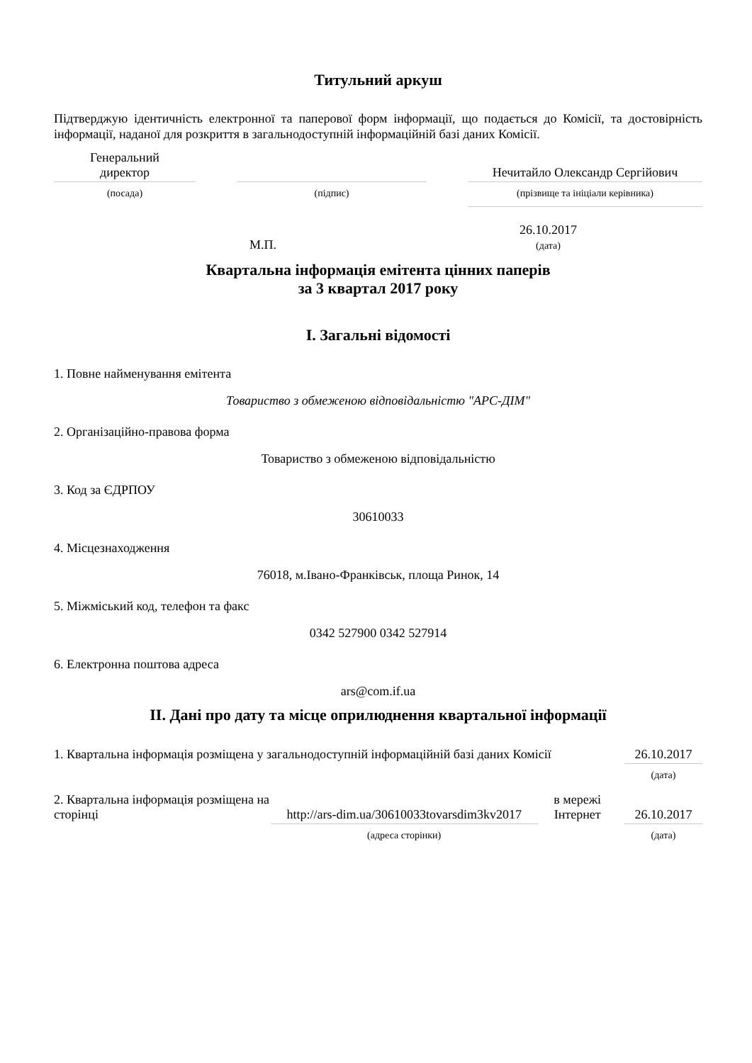Титульний аркуш
Підтверджую ідентичність електронної та паперової форм інформації, що подається до Комісії, та достовірність інформації, наданої для розкриття в загальнодоступній інформаційній базі даних Комісії.
| Генеральний директор | | | | Нечитайло Олександр Сергійович |
| (посада) | | (підпис) | | (прізвище та ініціали керівника) |
| М.П. | 26.10.2017 (дата) | |
Квартальна інформація емітента цінних паперів
за 3 квартал 2017 року
I. Загальні відомості
1. Повне найменування емітента
Товариство з обмеженою відповідальністю "АРС-ДІМ"
2. Організаційно-правова форма
Товариство з обмеженою відповідальністю
3. Код за ЄДРПОУ
30610033
4. Місцезнаходження
76018, м.Івано-Франківськ, площа Ринок, 14
5. Міжміський код, телефон та факс
0342 527900 0342 527914
6. Електронна поштова адреса
ars@com.if.ua
II. Дані про дату та місце оприлюднення квартальної інформації
| 1. Квартальна інформація розміщена у загальнодоступній інформаційній базі даних Комісії | | | | 26.10.2017 |
| | | | | (дата) |
| 2. Квартальна інформація розміщена на сторінці | http://ars-dim.ua/30610033tovarsdim3kv2017 | в мережі Інтернет | | 26.10.2017 |
| | (адреса сторінки) | | | (дата) |